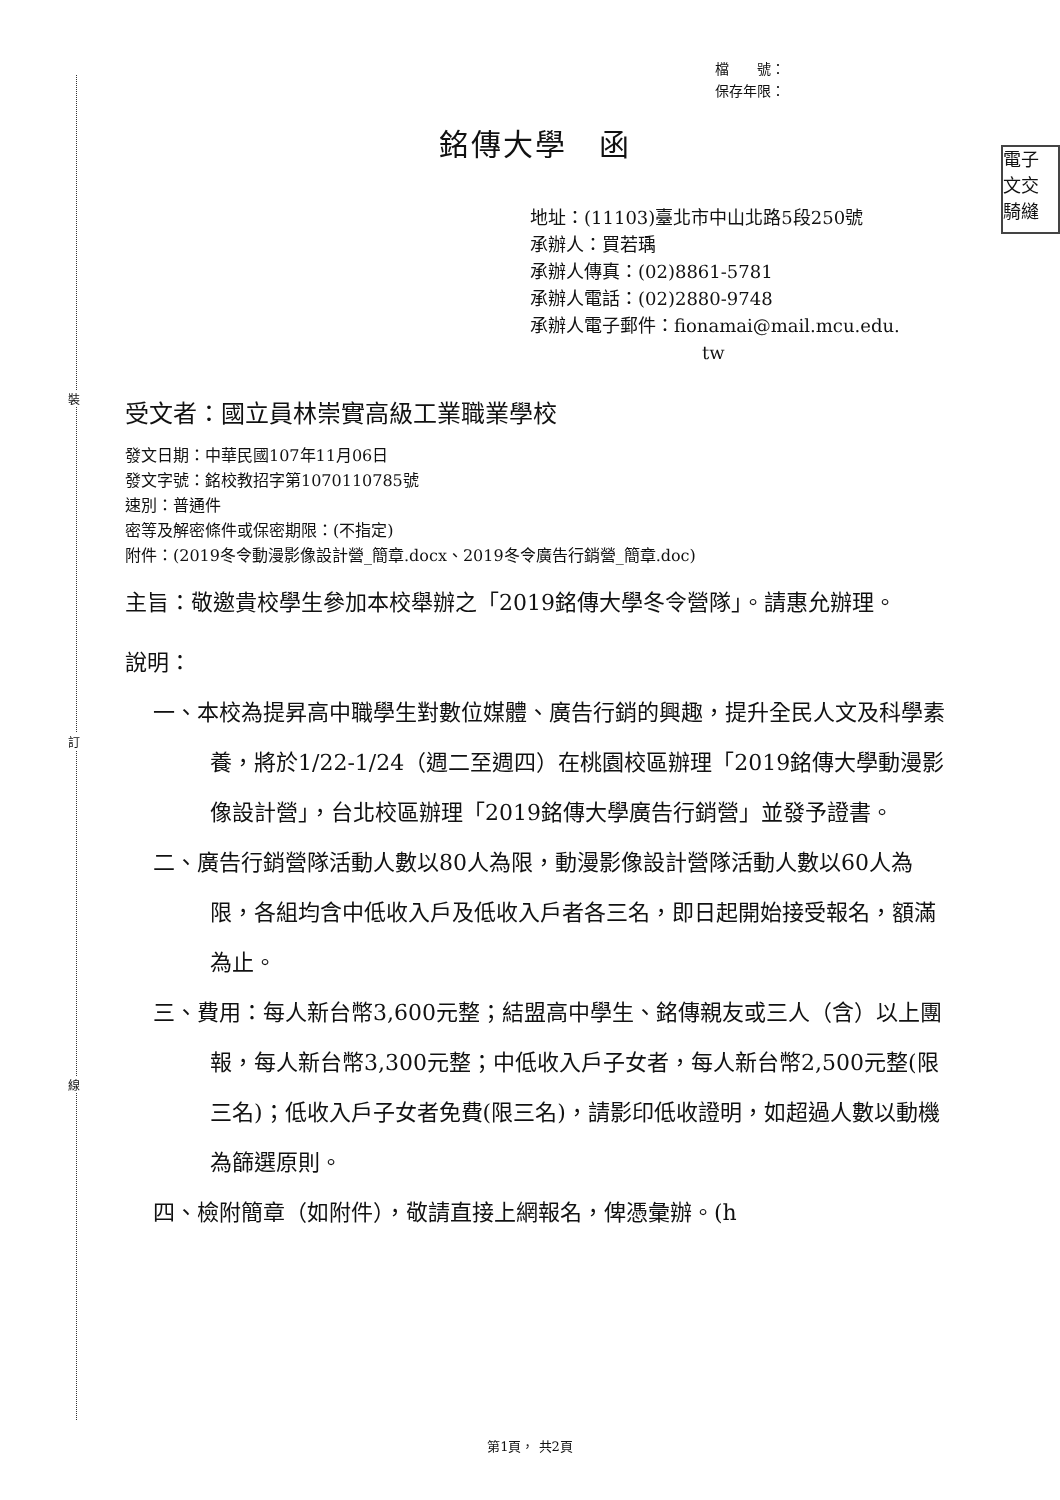裝
訂
線
電子
文交
騎縫
檔　　號：
保存年限：
銘傳大學　函
地址：(11103)臺北市中山北路5段250號
承辦人：買若瑀
承辦人傳真：(02)8861-5781
承辦人電話：(02)2880-9748
承辦人電子郵件：fionamai@mail.mcu.edu.
tw
受文者：國立員林崇實高級工業職業學校
發文日期：中華民國107年11月06日
發文字號：銘校教招字第1070110785號
速別：普通件
密等及解密條件或保密期限：(不指定)
附件：(2019冬令動漫影像設計營_簡章.docx、2019冬令廣告行銷營_簡章.doc)
主旨：敬邀貴校學生參加本校舉辦之「2019銘傳大學冬令營隊」。請惠允辦理。
說明：
一、本校為提昇高中職學生對數位媒體、廣告行銷的興趣，提升全民人文及科學素養，將於1/22-1/24（週二至週四）在桃園校區辦理「2019銘傳大學動漫影像設計營」，台北校區辦理「2019銘傳大學廣告行銷營」並發予證書。
二、廣告行銷營隊活動人數以80人為限，動漫影像設計營隊活動人數以60人為限，各組均含中低收入戶及低收入戶者各三名，即日起開始接受報名，額滿為止。
三、費用：每人新台幣3,600元整；結盟高中學生、銘傳親友或三人（含）以上團報，每人新台幣3,300元整；中低收入戶子女者，每人新台幣2,500元整(限三名)；低收入戶子女者免費(限三名)，請影印低收證明，如超過人數以動機為篩選原則。
四、檢附簡章（如附件），敬請直接上網報名，俾憑彙辦。(h
第1頁， 共2頁